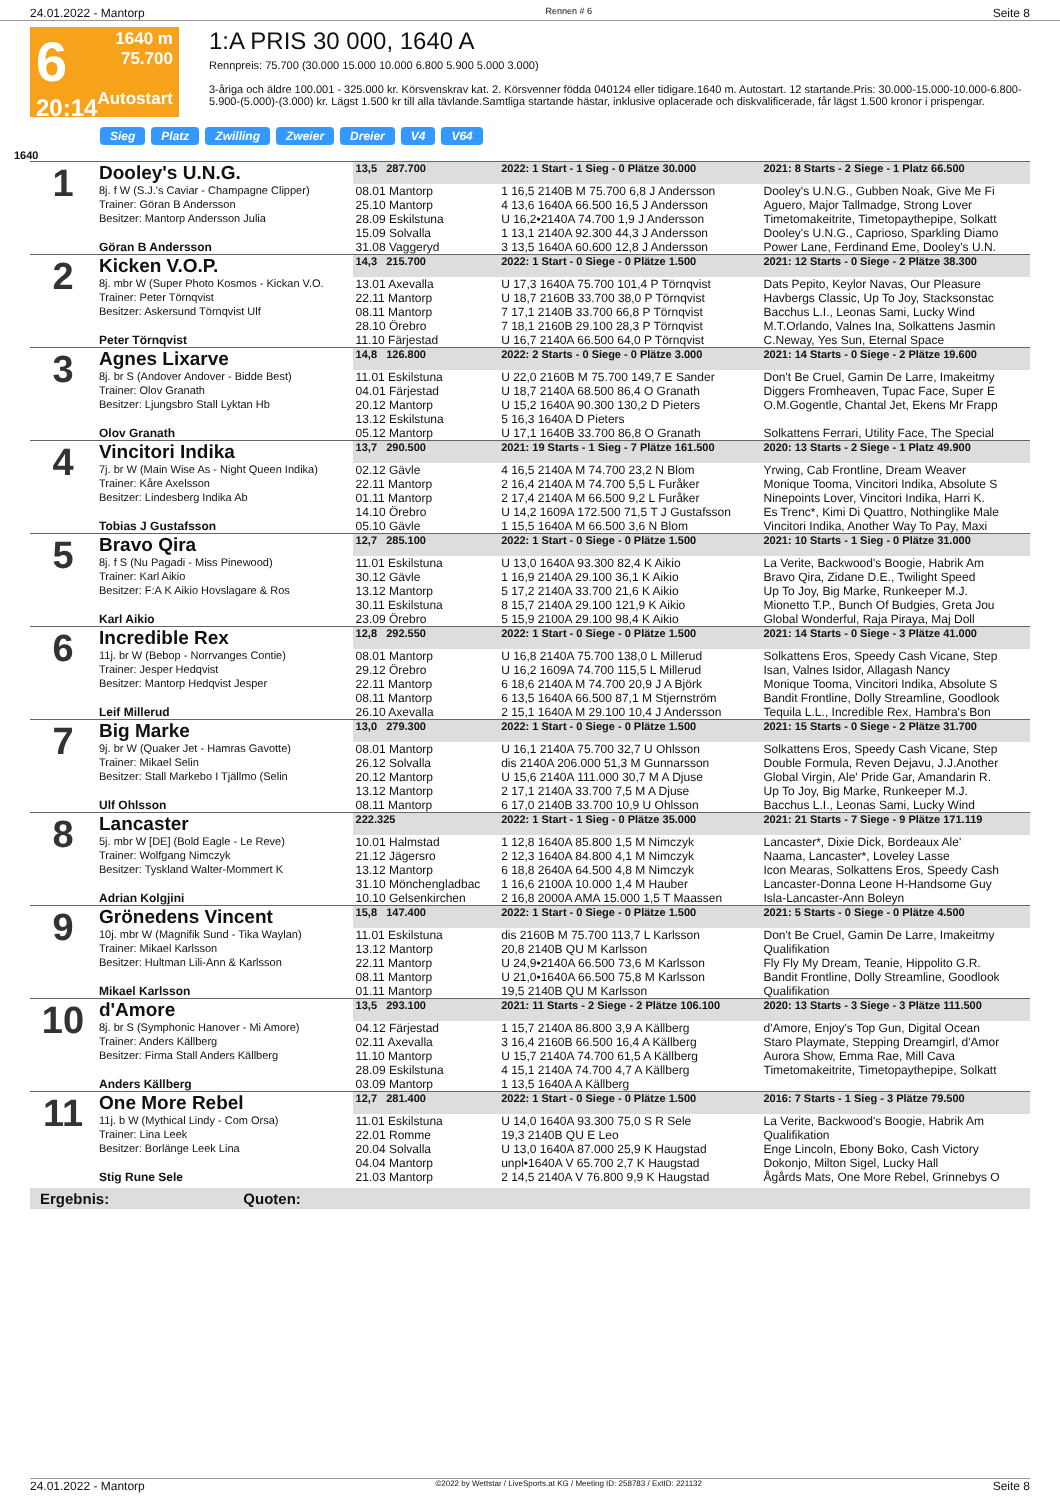24.01.2022 - Mantorp Rennen # 6 Seite 8
6
20:14
1640 m
75.700
Autostart
1:A PRIS 30 000, 1640 A
Rennpreis: 75.700 (30.000 15.000 10.000 6.800 5.900 5.000 3.000)
3-åriga och äldre 100.001 - 325.000 kr. Körsvenskrav kat. 2. Körsvenner födda 040124 eller tidigare.1640 m. Autostart. 12 startande.Pris: 30.000-15.000-10.000-6.800-5.900-(5.000)-(3.000) kr. Lägst 1.500 kr till alla tävlande.Samtliga startande hästar, inklusive oplacerade och diskvalificerade, får lägst 1.500 kronor i prispengar.
Sieg Platz Zwilling Zweier Dreier V4 V64
1640
| 1 | Dooley's U.N.G. | 13,5 287.700 | 2022: 1 Start - 1 Sieg - 0 Plätze 30.000 | 2021: 8 Starts - 2 Siege - 1 Platz 66.500 |
| | 8j. f W (S.J.'s Caviar - Champagne Clipper) | 08.01 Mantorp | 1 16,5 2140B M 75.700 6,8 J Andersson | Dooley's U.N.G., Gubben Noak, Give Me Fi |
| | Trainer: Göran B Andersson | 25.10 Mantorp | 4 13,6 1640A 66.500 16,5 J Andersson | Aguero, Major Tallmadge, Strong Lover |
| | Besitzer: Mantorp Andersson Julia | 28.09 Eskilstuna | U 16,2•2140A 74.700 1,9 J Andersson | Timetomakeitrite, Timetopaythepipe, Solkatt |
| | | 15.09 Solvalla | 1 13,1 2140A 92.300 44,3 J Andersson | Dooley's U.N.G., Caprioso, Sparkling Diamo |
| | Göran B Andersson | 31.08 Vaggeryd | 3 13,5 1640A 60.600 12,8 J Andersson | Power Lane, Ferdinand Eme, Dooley's U.N. |
| 2 | Kicken V.O.P. | 14,3 215.700 | 2022: 1 Start - 0 Siege - 0 Plätze 1.500 | 2021: 12 Starts - 0 Siege - 2 Plätze 38.300 |
| | 8j. mbr W (Super Photo Kosmos - Kickan V.O. | 13.01 Axevalla | U 17,3 1640A 75.700 101,4 P Törnqvist | Dats Pepito, Keylor Navas, Our Pleasure |
| | Trainer: Peter Törnqvist | 22.11 Mantorp | U 18,7 2160B 33.700 38,0 P Törnqvist | Havbergs Classic, Up To Joy, Stacksonstac |
| | Besitzer: Askersund Törnqvist Ulf | 08.11 Mantorp | 7 17,1 2140B 33.700 66,8 P Törnqvist | Bacchus L.I., Leonas Sami, Lucky Wind |
| | | 28.10 Örebro | 7 18,1 2160B 29.100 28,3 P Törnqvist | M.T.Orlando, Valnes Ina, Solkattens Jasmin |
| | Peter Törnqvist | 11.10 Färjestad | U 16,7 2140A 66.500 64,0 P Törnqvist | C.Neway, Yes Sun, Eternal Space |
| 3 | Agnes Lixarve | 14,8 126.800 | 2022: 2 Starts - 0 Siege - 0 Plätze 3.000 | 2021: 14 Starts - 0 Siege - 2 Plätze 19.600 |
| | 8j. br S (Andover Andover - Bidde Best) | 11.01 Eskilstuna | U 22,0 2160B M 75.700 149,7 E Sander | Don't Be Cruel, Gamin De Larre, Imakeitmy |
| | Trainer: Olov Granath | 04.01 Färjestad | U 18,7 2140A 68.500 86,4 O Granath | Diggers Fromheaven, Tupac Face, Super E |
| | Besitzer: Ljungsbro Stall Lyktan Hb | 20.12 Mantorp | U 15,2 1640A 90.300 130,2 D Pieters | O.M.Gogentle, Chantal Jet, Ekens Mr Frapp |
| | | 13.12 Eskilstuna | 5 16,3 1640A D Pieters | |
| | Olov Granath | 05.12 Mantorp | U 17,1 1640B 33.700 86,8 O Granath | Solkattens Ferrari, Utility Face, The Special |
| 4 | Vincitori Indika | 13,7 290.500 | 2021: 19 Starts - 1 Sieg - 7 Plätze 161.500 | 2020: 13 Starts - 2 Siege - 1 Platz 49.900 |
| | 7j. br W (Main Wise As - Night Queen Indika) | 02.12 Gävle | 4 16,5 2140A M 74.700 23,2 N Blom | Yrwing, Cab Frontline, Dream Weaver |
| | Trainer: Kåre Axelsson | 22.11 Mantorp | 2 16,4 2140A M 74.700 5,5 L Furåker | Monique Tooma, Vincitori Indika, Absolute S |
| | Besitzer: Lindesberg Indika Ab | 01.11 Mantorp | 2 17,4 2140A M 66.500 9,2 L Furåker | Ninepoints Lover, Vincitori Indika, Harri K. |
| | | 14.10 Örebro | U 14,2 1609A 172.500 71,5 T J Gustafsson | Es Trenc*, Kimi Di Quattro, Nothinglike Male |
| | Tobias J Gustafsson | 05.10 Gävle | 1 15,5 1640A M 66.500 3,6 N Blom | Vincitori Indika, Another Way To Pay, Maxi |
| 5 | Bravo Qira | 12,7 285.100 | 2022: 1 Start - 0 Siege - 0 Plätze 1.500 | 2021: 10 Starts - 1 Sieg - 0 Plätze 31.000 |
| | 8j. f S (Nu Pagadi - Miss Pinewood) | 11.01 Eskilstuna | U 13,0 1640A 93.300 82,4 K Aikio | La Verite, Backwood's Boogie, Habrik Am |
| | Trainer: Karl Aikio | 30.12 Gävle | 1 16,9 2140A 29.100 36,1 K Aikio | Bravo Qira, Zidane D.E., Twilight Speed |
| | Besitzer: F:A K Aikio Hovslagare & Ros | 13.12 Mantorp | 5 17,2 2140A 33.700 21,6 K Aikio | Up To Joy, Big Marke, Runkeeper M.J. |
| | | 30.11 Eskilstuna | 8 15,7 2140A 29.100 121,9 K Aikio | Mionetto T.P., Bunch Of Budgies, Greta Jou |
| | Karl Aikio | 23.09 Örebro | 5 15,9 2100A 29.100 98,4 K Aikio | Global Wonderful, Raja Piraya, Maj Doll |
| 6 | Incredible Rex | 12,8 292.550 | 2022: 1 Start - 0 Siege - 0 Plätze 1.500 | 2021: 14 Starts - 0 Siege - 3 Plätze 41.000 |
| | 11j. br W (Bebop - Norrvanges Contie) | 08.01 Mantorp | U 16,8 2140A 75.700 138,0 L Millerud | Solkattens Eros, Speedy Cash Vicane, Step |
| | Trainer: Jesper Hedqvist | 29.12 Örebro | U 16,2 1609A 74.700 115,5 L Millerud | Isan, Valnes Isidor, Allagash Nancy |
| | Besitzer: Mantorp Hedqvist Jesper | 22.11 Mantorp | 6 18,6 2140A M 74.700 20,9 J A Björk | Monique Tooma, Vincitori Indika, Absolute S |
| | | 08.11 Mantorp | 6 13,5 1640A 66.500 87,1 M Stjernström | Bandit Frontline, Dolly Streamline, Goodlook |
| | Leif Millerud | 26.10 Axevalla | 2 15,1 1640A M 29.100 10,4 J Andersson | Tequila L.L., Incredible Rex, Hambra's Bon |
| 7 | Big Marke | 13,0 279.300 | 2022: 1 Start - 0 Siege - 0 Plätze 1.500 | 2021: 15 Starts - 0 Siege - 2 Plätze 31.700 |
| | 9j. br W (Quaker Jet - Hamras Gavotte) | 08.01 Mantorp | U 16,1 2140A 75.700 32,7 U Ohlsson | Solkattens Eros, Speedy Cash Vicane, Step |
| | Trainer: Mikael Selin | 26.12 Solvalla | dis 2140A 206.000 51,3 M Gunnarsson | Double Formula, Reven Dejavu, J.J.Another |
| | Besitzer: Stall Markebo I Tjällmo (Selin | 20.12 Mantorp | U 15,6 2140A 111.000 30,7 M A Djuse | Global Virgin, Ale' Pride Gar, Amandarin R. |
| | | 13.12 Mantorp | 2 17,1 2140A 33.700 7,5 M A Djuse | Up To Joy, Big Marke, Runkeeper M.J. |
| | Ulf Ohlsson | 08.11 Mantorp | 6 17,0 2140B 33.700 10,9 U Ohlsson | Bacchus L.I., Leonas Sami, Lucky Wind |
| 8 | Lancaster | 222.325 | 2022: 1 Start - 1 Sieg - 0 Plätze 35.000 | 2021: 21 Starts - 7 Siege - 9 Plätze 171.119 |
| | 5j. mbr W [DE] (Bold Eagle - Le Reve) | 10.01 Halmstad | 1 12,8 1640A 85.800 1,5 M Nimczyk | Lancaster*, Dixie Dick, Bordeaux Ale' |
| | Trainer: Wolfgang Nimczyk | 21.12 Jägersro | 2 12,3 1640A 84.800 4,1 M Nimczyk | Naama, Lancaster*, Loveley Lasse |
| | Besitzer: Tyskland Walter-Mommert K | 13.12 Mantorp | 6 18,8 2640A 64.500 4,8 M Nimczyk | Icon Mearas, Solkattens Eros, Speedy Cash |
| | | 31.10 Mönchengladbac | 1 16,6 2100A 10.000 1,4 M Hauber | Lancaster-Donna Leone H-Handsome Guy |
| | Adrian Kolgjini | 10.10 Gelsenkirchen | 2 16,8 2000A AMA 15.000 1,5 T Maassen | Isla-Lancaster-Ann Boleyn |
| 9 | Grönedens Vincent | 15,8 147.400 | 2022: 1 Start - 0 Siege - 0 Plätze 1.500 | 2021: 5 Starts - 0 Siege - 0 Plätze 4.500 |
| | 10j. mbr W (Magnifik Sund - Tika Waylan) | 11.01 Eskilstuna | dis 2160B M 75.700 113,7 L Karlsson | Don't Be Cruel, Gamin De Larre, Imakeitmy |
| | Trainer: Mikael Karlsson | 13.12 Mantorp | 20,8 2140B QU M Karlsson | Qualifikation |
| | Besitzer: Hultman Lili-Ann & Karlsson | 22.11 Mantorp | U 24,9•2140A 66.500 73,6 M Karlsson | Fly Fly My Dream, Teanie, Hippolito G.R. |
| | | 08.11 Mantorp | U 21,0•1640A 66.500 75,8 M Karlsson | Bandit Frontline, Dolly Streamline, Goodlook |
| | Mikael Karlsson | 01.11 Mantorp | 19,5 2140B QU M Karlsson | Qualifikation |
| 10 | d'Amore | 13,5 293.100 | 2021: 11 Starts - 2 Siege - 2 Plätze 106.100 | 2020: 13 Starts - 3 Siege - 3 Plätze 111.500 |
| | 8j. br S (Symphonic Hanover - Mi Amore) | 04.12 Färjestad | 1 15,7 2140A 86.800 3,9 A Källberg | d'Amore, Enjoy's Top Gun, Digital Ocean |
| | Trainer: Anders Källberg | 02.11 Axevalla | 3 16,4 2160B 66.500 16,4 A Källberg | Staro Playmate, Stepping Dreamgirl, d'Amor |
| | Besitzer: Firma Stall Anders Källberg | 11.10 Mantorp | U 15,7 2140A 74.700 61,5 A Källberg | Aurora Show, Emma Rae, Mill Cava |
| | | 28.09 Eskilstuna | 4 15,1 2140A 74.700 4,7 A Källberg | Timetomakeitrite, Timetopaythepipe, Solkatt |
| | Anders Källberg | 03.09 Mantorp | 1 13,5 1640A A Källberg | |
| 11 | One More Rebel | 12,7 281.400 | 2022: 1 Start - 0 Siege - 0 Plätze 1.500 | 2016: 7 Starts - 1 Sieg - 3 Plätze 79.500 |
| | 11j. b W (Mythical Lindy - Com Orsa) | 11.01 Eskilstuna | U 14,0 1640A 93.300 75,0 S R Sele | La Verite, Backwood's Boogie, Habrik Am |
| | Trainer: Lina Leek | 22.01 Romme | 19,3 2140B QU E Leo | Qualifikation |
| | Besitzer: Borlänge Leek Lina | 20.04 Solvalla | U 13,0 1640A 87.000 25,9 K Haugstad | Enge Lincoln, Ebony Boko, Cash Victory |
| | | 04.04 Mantorp | unpl•1640A V 65.700 2,7 K Haugstad | Dokonjo, Milton Sigel, Lucky Hall |
| | Stig Rune Sele | 21.03 Mantorp | 2 14,5 2140A V 76.800 9,9 K Haugstad | Ågårds Mats, One More Rebel, Grinnebys O |
Ergebnis: Quoten:
24.01.2022 - Mantorp ©2022 by Wettstar / LiveSports.at KG / Meeting ID: 258783 / ExtID: 221132 Seite 8